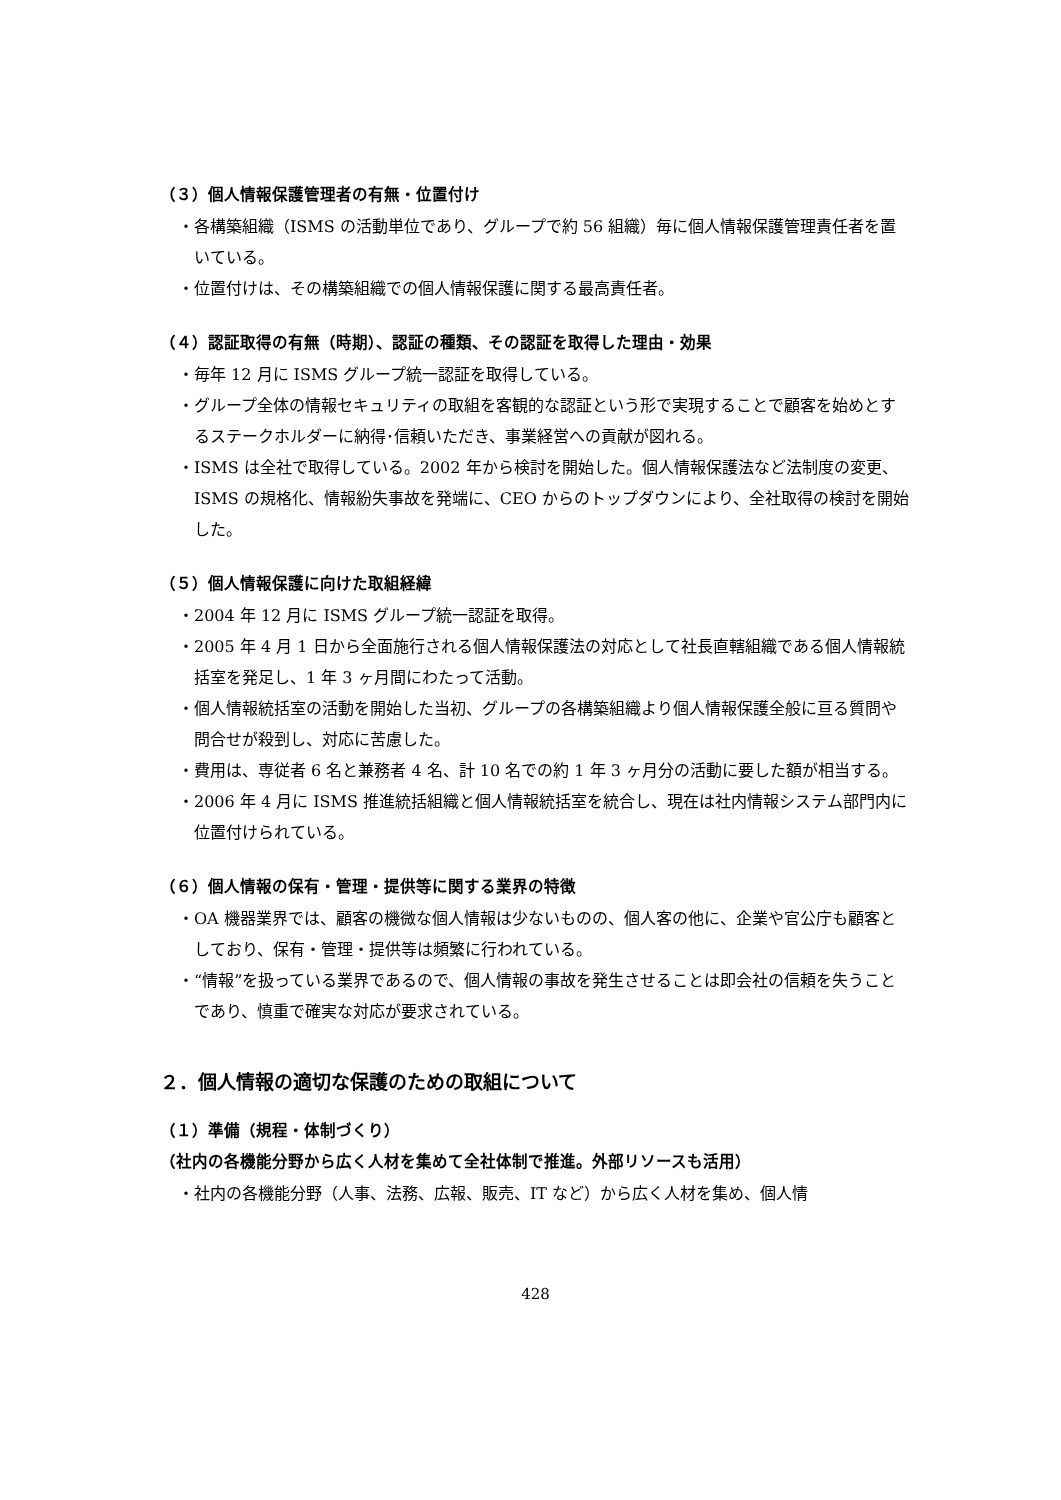（３）個人情報保護管理者の有無・位置付け
・各構築組織（ISMS の活動単位であり、グループで約 56 組織）毎に個人情報保護管理責任者を置いている。
・位置付けは、その構築組織での個人情報保護に関する最高責任者。
（４）認証取得の有無（時期）、認証の種類、その認証を取得した理由・効果
・毎年 12 月に ISMS グループ統一認証を取得している。
・グループ全体の情報セキュリティの取組を客観的な認証という形で実現することで顧客を始めとするステークホルダーに納得･信頼いただき、事業経営への貢献が図れる。
・ISMS は全社で取得している。2002 年から検討を開始した。個人情報保護法など法制度の変更、ISMS の規格化、情報紛失事故を発端に、CEO からのトップダウンにより、全社取得の検討を開始した。
（５）個人情報保護に向けた取組経緯
・2004 年 12 月に ISMS グループ統一認証を取得。
・2005 年 4 月 1 日から全面施行される個人情報保護法の対応として社長直轄組織である個人情報統括室を発足し、1 年 3 ヶ月間にわたって活動。
・個人情報統括室の活動を開始した当初、グループの各構築組織より個人情報保護全般に亘る質問や問合せが殺到し、対応に苦慮した。
・費用は、専従者 6 名と兼務者 4 名、計 10 名での約 1 年 3 ヶ月分の活動に要した額が相当する。
・2006 年 4 月に ISMS 推進統括組織と個人情報統括室を統合し、現在は社内情報システム部門内に位置付けられている。
（６）個人情報の保有・管理・提供等に関する業界の特徴
・OA 機器業界では、顧客の機微な個人情報は少ないものの、個人客の他に、企業や官公庁も顧客としており、保有・管理・提供等は頻繁に行われている。
・“情報”を扱っている業界であるので、個人情報の事故を発生させることは即会社の信頼を失うことであり、慎重で確実な対応が要求されている。
２．個人情報の適切な保護のための取組について
（１）準備（規程・体制づくり）
（社内の各機能分野から広く人材を集めて全社体制で推進。外部リソースも活用）
・社内の各機能分野（人事、法務、広報、販売、IT など）から広く人材を集め、個人情
428